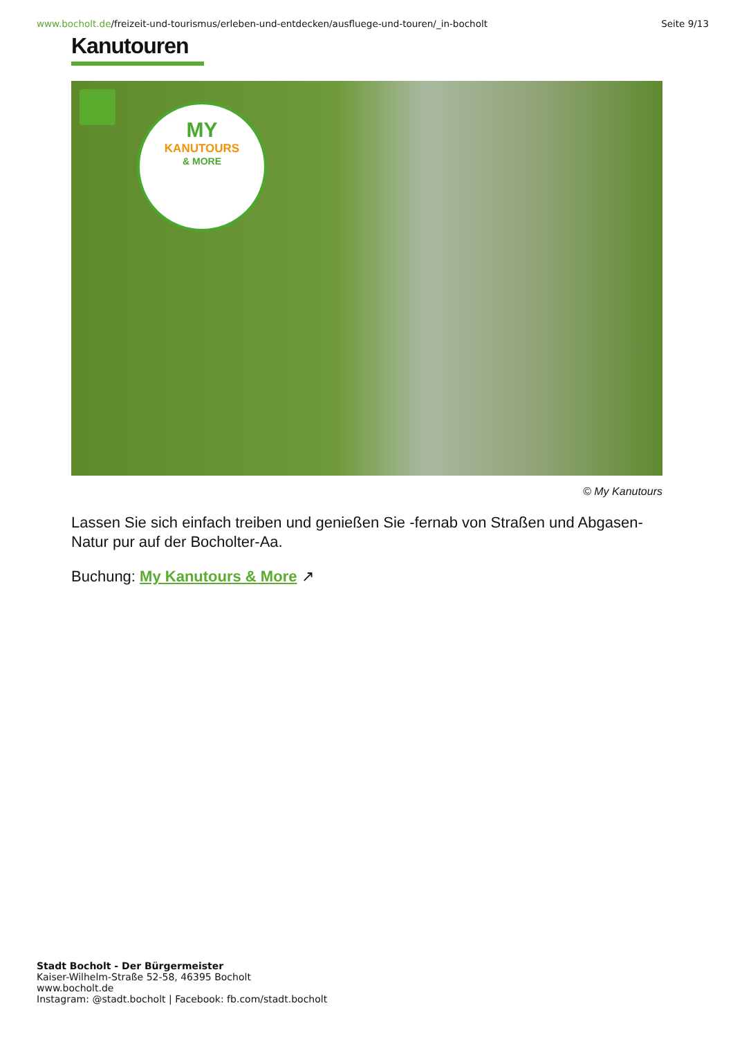www.bocholt.de/freizeit-und-tourismus/erleben-und-entdecken/ausfluege-und-touren/_in-bocholt
Seite 9/13
Kanutouren
MY
KANUTOURS
& MORE
© My Kanutours
Lassen Sie sich einfach treiben und genießen Sie -fernab von Straßen und Abgasen- Natur pur auf der Bocholter-Aa.
Buchung: My Kanutours & More ↗
Stadt Bocholt - Der Bürgermeister
Kaiser-Wilhelm-Straße 52-58, 46395 Bocholt
www.bocholt.de
Instagram: @stadt.bocholt | Facebook: fb.com/stadt.bocholt